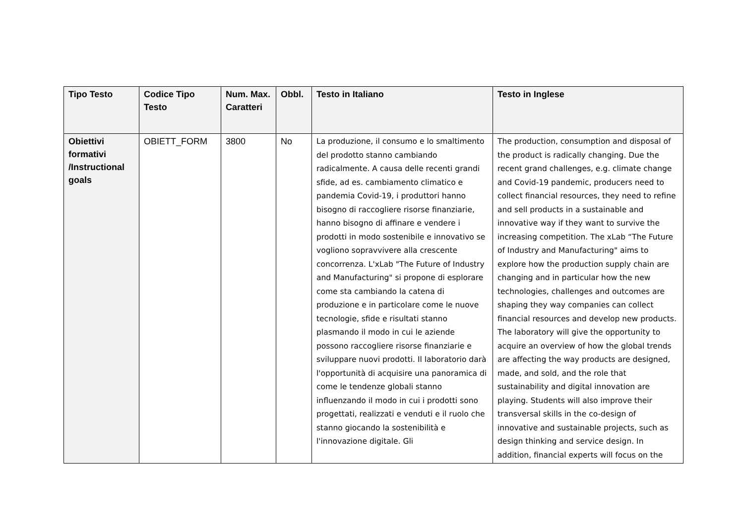| Tipo Testo | Codice Tipo Testo | Num. Max. Caratteri | Obbl. | Testo in Italiano | Testo in Inglese |
| --- | --- | --- | --- | --- | --- |
| Obiettivi formativi /Instructional goals | OBIETT_FORM | 3800 | No | La produzione, il consumo e lo smaltimento del prodotto stanno cambiando radicalmente. A causa delle recenti grandi sfide, ad es. cambiamento climatico e pandemia Covid-19, i produttori hanno bisogno di raccogliere risorse finanziarie, hanno bisogno di affinare e vendere i prodotti in modo sostenibile e innovativo se vogliono sopravvivere alla crescente concorrenza. L'xLab "The Future of Industry and Manufacturing" si propone di esplorare come sta cambiando la catena di produzione e in particolare come le nuove tecnologie, sfide e risultati stanno plasmando il modo in cui le aziende possono raccogliere risorse finanziarie e sviluppare nuovi prodotti. Il laboratorio darà l'opportunità di acquisire una panoramica di come le tendenze globali stanno influenzando il modo in cui i prodotti sono progettati, realizzati e venduti e il ruolo che stanno giocando la sostenibilità e l'innovazione digitale. Gli | The production, consumption and disposal of the product is radically changing. Due the recent grand challenges, e.g. climate change and Covid-19 pandemic, producers need to collect financial resources, they need to refine and sell products in a sustainable and innovative way if they want to survive the increasing competition. The xLab “The Future of Industry and Manufacturing" aims to explore how the production supply chain are changing and in particular how the new technologies, challenges and outcomes are shaping they way companies can collect financial resources and develop new products. The laboratory will give the opportunity to acquire an overview of how the global trends are affecting the way products are designed, made, and sold, and the role that sustainability and digital innovation are playing. Students will also improve their transversal skills in the co-design of innovative and sustainable projects, such as design thinking and service design. In addition, financial experts will focus on the |